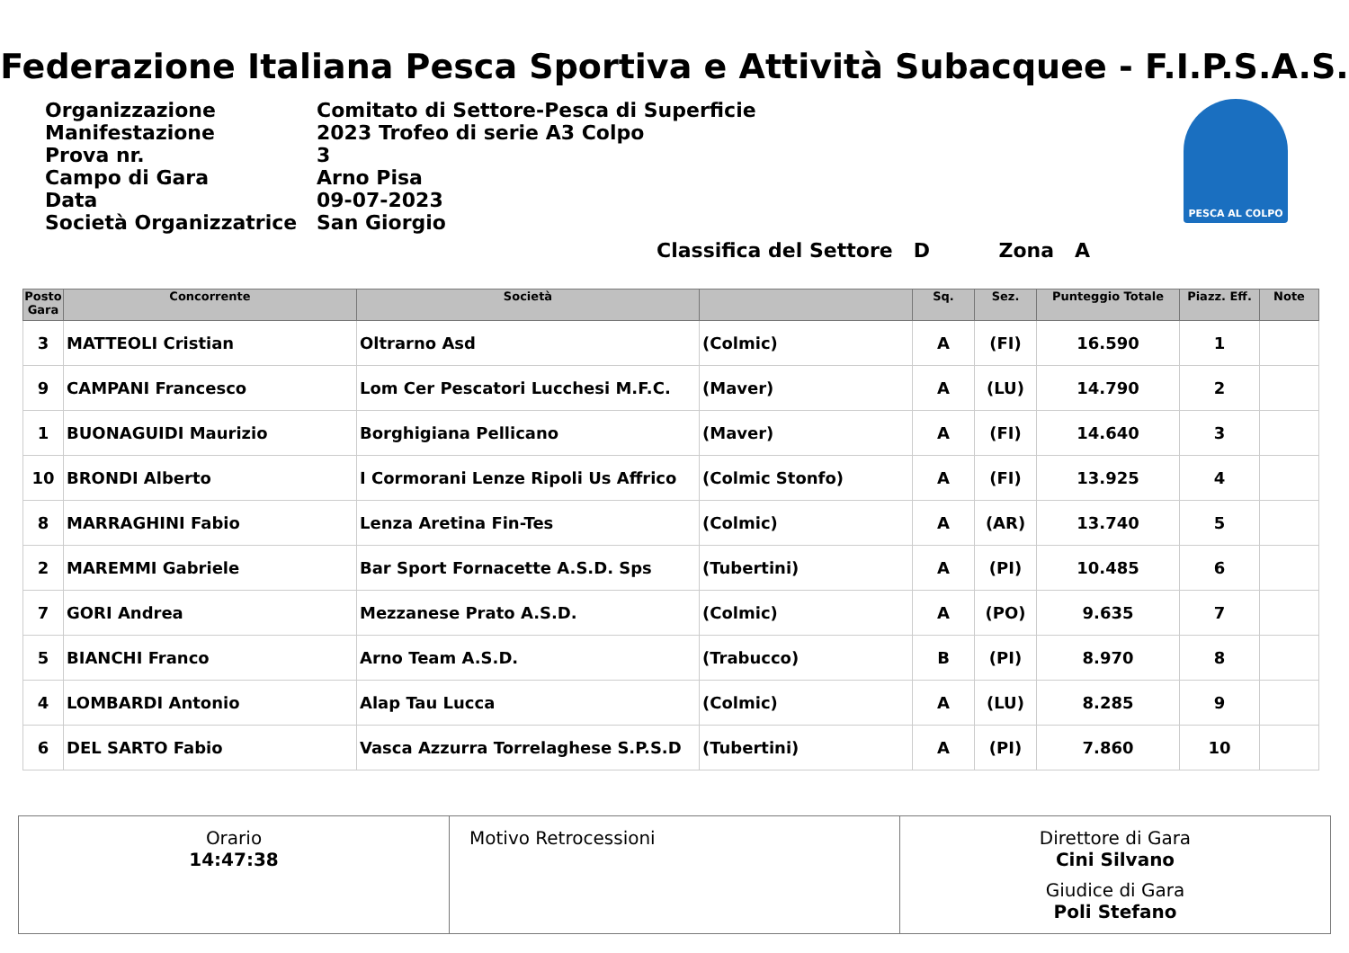Federazione Italiana Pesca Sportiva e Attività Subacquee - F.I.P.S.A.S.
| Organizzazione | Comitato di Settore-Pesca di Superficie |
| Manifestazione | 2023 Trofeo di serie A3 Colpo |
| Prova nr. | 3 |
| Campo di Gara | Arno Pisa |
| Data | 09-07-2023 |
| Società Organizzatrice | San Giorgio |
PESCA AL COLPO
Classifica del Settore D Zona A
| Posto Gara | Concorrente | Società | | Sq. | Sez. | Punteggio Totale | Piazz. Eff. | Note |
| --- | --- | --- | --- | --- | --- | --- | --- | --- |
| 3 | MATTEOLI Cristian | Oltrarno Asd | (Colmic) | A | (FI) | 16.590 | 1 | |
| 9 | CAMPANI Francesco | Lom Cer Pescatori Lucchesi M.F.C. | (Maver) | A | (LU) | 14.790 | 2 | |
| 1 | BUONAGUIDI Maurizio | Borghigiana Pellicano | (Maver) | A | (FI) | 14.640 | 3 | |
| 10 | BRONDI Alberto | I Cormorani Lenze Ripoli Us Affrico | (Colmic Stonfo) | A | (FI) | 13.925 | 4 | |
| 8 | MARRAGHINI Fabio | Lenza Aretina Fin-Tes | (Colmic) | A | (AR) | 13.740 | 5 | |
| 2 | MAREMMI Gabriele | Bar Sport Fornacette A.S.D. Sps | (Tubertini) | A | (PI) | 10.485 | 6 | |
| 7 | GORI Andrea | Mezzanese Prato A.S.D. | (Colmic) | A | (PO) | 9.635 | 7 | |
| 5 | BIANCHI Franco | Arno Team A.S.D. | (Trabucco) | B | (PI) | 8.970 | 8 | |
| 4 | LOMBARDI Antonio | Alap Tau Lucca | (Colmic) | A | (LU) | 8.285 | 9 | |
| 6 | DEL SARTO Fabio | Vasca Azzurra Torrelaghese S.P.S.D | (Tubertini) | A | (PI) | 7.860 | 10 | |
Orario
14:47:38
Motivo Retrocessioni Direttore di Gara
Cini Silvano
Giudice di Gara
Poli Stefano